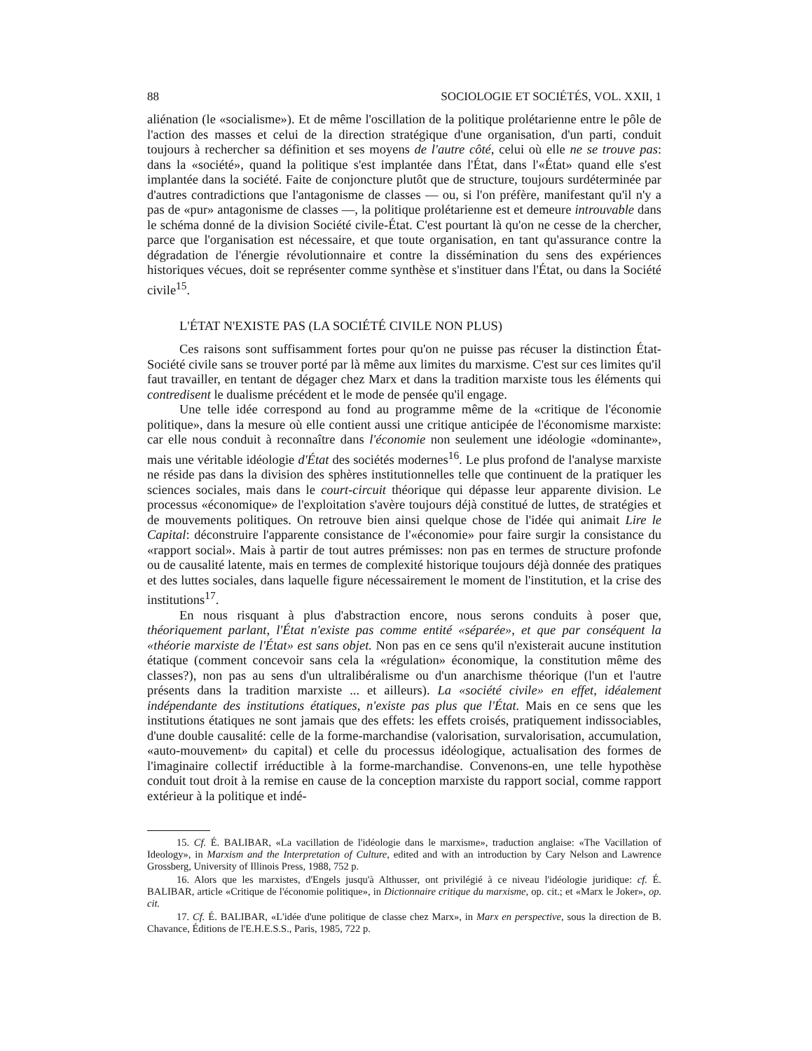88 SOCIOLOGIE ET SOCIÉTÉS, VOL. XXII, 1
aliénation (le «socialisme»). Et de même l'oscillation de la politique prolétarienne entre le pôle de l'action des masses et celui de la direction stratégique d'une organisation, d'un parti, conduit toujours à rechercher sa définition et ses moyens de l'autre côté, celui où elle ne se trouve pas: dans la «société», quand la politique s'est implantée dans l'État, dans l'«État» quand elle s'est implantée dans la société. Faite de conjoncture plutôt que de structure, toujours surdéterminée par d'autres contradictions que l'antagonisme de classes — ou, si l'on préfère, manifestant qu'il n'y a pas de «pur» antagonisme de classes —, la politique prolétarienne est et demeure introuvable dans le schéma donné de la division Société civile-État. C'est pourtant là qu'on ne cesse de la chercher, parce que l'organisation est nécessaire, et que toute organisation, en tant qu'assurance contre la dégradation de l'énergie révolutionnaire et contre la dissémination du sens des expériences historiques vécues, doit se représenter comme synthèse et s'instituer dans l'État, ou dans la Société civile<sup>15</sup>.
L'ÉTAT N'EXISTE PAS (LA SOCIÉTÉ CIVILE NON PLUS)
Ces raisons sont suffisamment fortes pour qu'on ne puisse pas récuser la distinction État-Société civile sans se trouver porté par là même aux limites du marxisme. C'est sur ces limites qu'il faut travailler, en tentant de dégager chez Marx et dans la tradition marxiste tous les éléments qui contredisent le dualisme précédent et le mode de pensée qu'il engage.
Une telle idée correspond au fond au programme même de la «critique de l'économie politique», dans la mesure où elle contient aussi une critique anticipée de l'économisme marxiste: car elle nous conduit à reconnaître dans l'économie non seulement une idéologie «dominante», mais une véritable idéologie d'État des sociétés modernes<sup>16</sup>. Le plus profond de l'analyse marxiste ne réside pas dans la division des sphères institutionnelles telle que continuent de la pratiquer les sciences sociales, mais dans le court-circuit théorique qui dépasse leur apparente division. Le processus «économique» de l'exploitation s'avère toujours déjà constitué de luttes, de stratégies et de mouvements politiques. On retrouve bien ainsi quelque chose de l'idée qui animait Lire le Capital: déconstruire l'apparente consistance de l'«économie» pour faire surgir la consistance du «rapport social». Mais à partir de tout autres prémisses: non pas en termes de structure profonde ou de causalité latente, mais en termes de complexité historique toujours déjà donnée des pratiques et des luttes sociales, dans laquelle figure nécessairement le moment de l'institution, et la crise des institutions<sup>17</sup>.
En nous risquant à plus d'abstraction encore, nous serons conduits à poser que, théoriquement parlant, l'État n'existe pas comme entité «séparée», et que par conséquent la «théorie marxiste de l'État» est sans objet. Non pas en ce sens qu'il n'existerait aucune institution étatique (comment concevoir sans cela la «régulation» économique, la constitution même des classes?), non pas au sens d'un ultralibéralisme ou d'un anarchisme théorique (l'un et l'autre présents dans la tradition marxiste ... et ailleurs). La «société civile» en effet, idéalement indépendante des institutions étatiques, n'existe pas plus que l'État. Mais en ce sens que les institutions étatiques ne sont jamais que des effets: les effets croisés, pratiquement indissociables, d'une double causalité: celle de la forme-marchandise (valorisation, survalorisation, accumulation, «auto-mouvement» du capital) et celle du processus idéologique, actualisation des formes de l'imaginaire collectif irréductible à la forme-marchandise. Convenons-en, une telle hypothèse conduit tout droit à la remise en cause de la conception marxiste du rapport social, comme rapport extérieur à la politique et indé-
15. Cf. É. BALIBAR, «La vacillation de l'idéologie dans le marxisme», traduction anglaise: «The Vacillation of Ideology», in Marxism and the Interpretation of Culture, edited and with an introduction by Cary Nelson and Lawrence Grossberg, University of Illinois Press, 1988, 752 p.
16. Alors que les marxistes, d'Engels jusqu'à Althusser, ont privilégié à ce niveau l'idéologie juridique: cf. É. BALIBAR, article «Critique de l'économie politique», in Dictionnaire critique du marxisme, op. cit.; et «Marx le Joker», op. cit.
17. Cf. É. BALIBAR, «L'idée d'une politique de classe chez Marx», in Marx en perspective, sous la direction de B. Chavance, Éditions de l'E.H.E.S.S., Paris, 1985, 722 p.